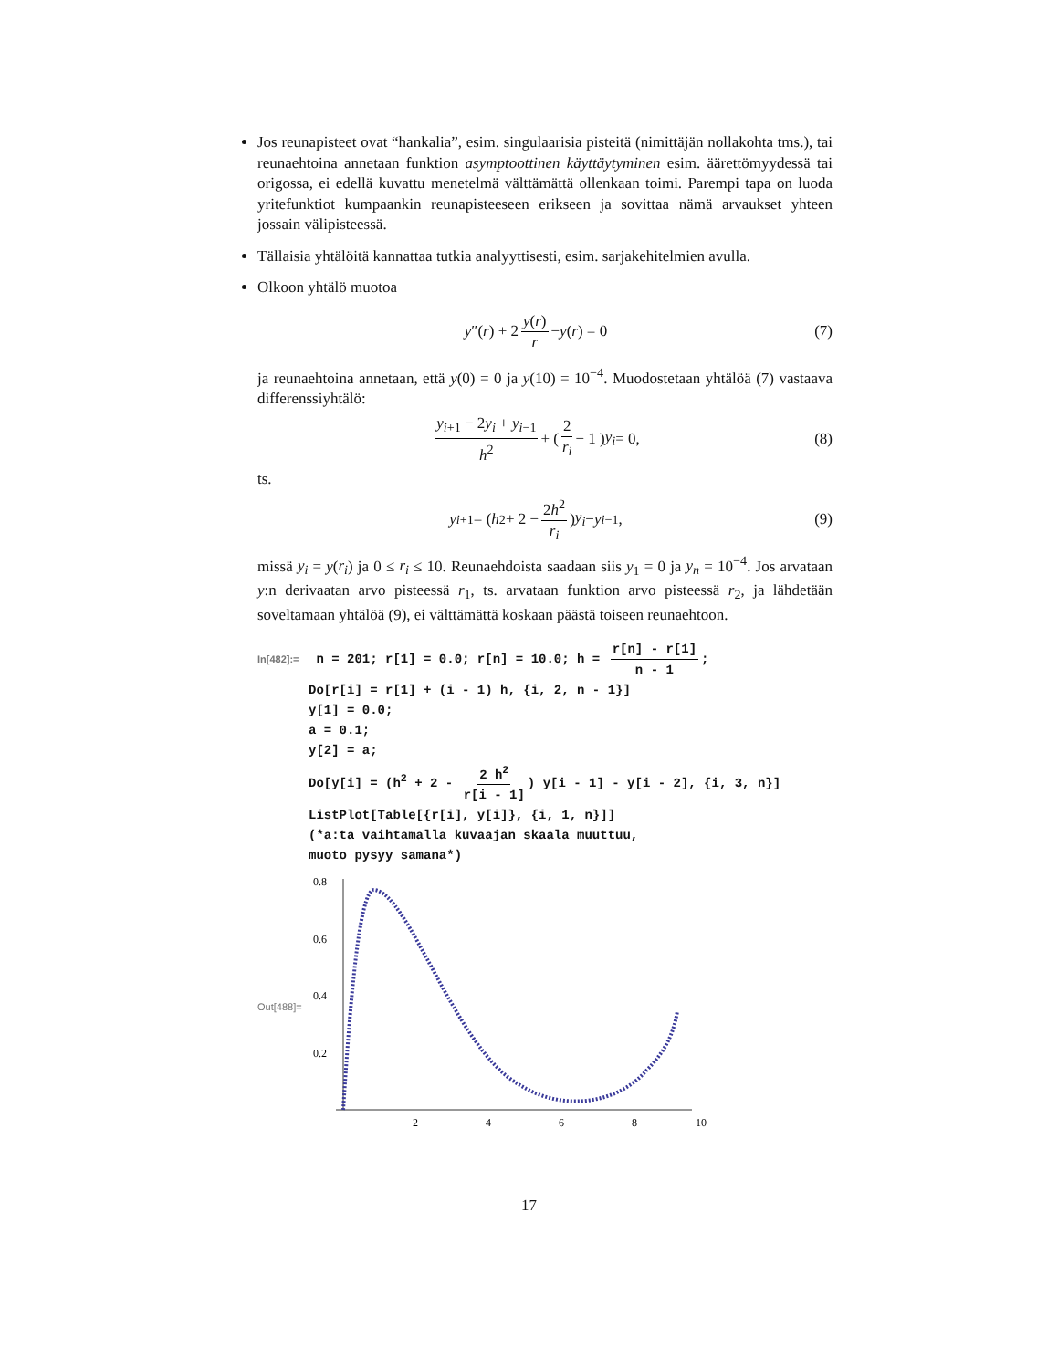Jos reunapisteet ovat “hankalia”, esim. singulaarisia pisteitä (nimittäjän nollakohta tms.), tai reunaehtoina annetaan funktion asymptoottinen käyttäytyminen esim. äärettömyydessä tai origossa, ei edellä kuvattu menetelmä välttämättä ollenkaan toimi. Parempi tapa on luoda yritefunktiot kumpaankin reunapisteeseen erikseen ja sovittaa nämä arvaukset yhteen jossain välipisteessä.
Tällaisia yhtälöitä kannattaa tutkia analyyttisesti, esim. sarjakehitelmien avulla.
Olkoon yhtälö muotoa
y ″(r) + 2 y(r) r − y (r) = 0 (7)
ja reunaehtoina annetaan, että y(0) = 0 ja y(10) = 10<sup>−4</sup>. Muodostetaan yhtälöä (7) vastaava differenssiyhtälö:
y<sub>i+1</sub> − 2y<sub>i</sub> + y<sub>i−1</sub> h<sup>2</sup> + ( 2 r<sub>i</sub> − 1 ) y<sub>i</sub> = 0, (8)
ts.
y<sub>i+1</sub> = ( h<sup>2</sup> + 2 − 2h<sup>2</sup> r<sub>i</sub> ) y<sub>i</sub> − y<sub>i−1</sub>, (9)
missä y<sub>i</sub> = y(r<sub>i</sub>) ja 0 ≤ r<sub>i</sub> ≤ 10. Reunaehdoista saadaan siis y<sub>1</sub> = 0 ja y<sub>n</sub> = 10<sup>−4</sup>. Jos arvataan y:n derivaatan arvo pisteessä r<sub>1</sub>, ts. arvataan funktion arvo pisteessä r<sub>2</sub>, ja lähdetään soveltamaan yhtälöä (9), ei välttämättä koskaan päästä toiseen reunaehtoon.
In[482]:= n = 201; r[1] = 0.0; r[n] = 10.0; h = r[n] - r[1] n - 1;
Do[r[i] = r[1] + (i - 1) h, {i, 2, n - 1}]
y[1] = 0.0;
a = 0.1;
y[2] = a;
Do[y[i] = (h<sup>2</sup> + 2 - 2 h<sup>2</sup> r[i - 1]) y[i - 1] - y[i - 2], {i, 3, n}]
ListPlot[Table[{r[i], y[i]}, {i, 1, n}]]
(*a:ta vaihtamalla kuvaajan skaala muuttuu,
muoto pysyy samana*)
Out[488]=
0.8
0.6
0.4
0.2
2
4
6
8
10
17